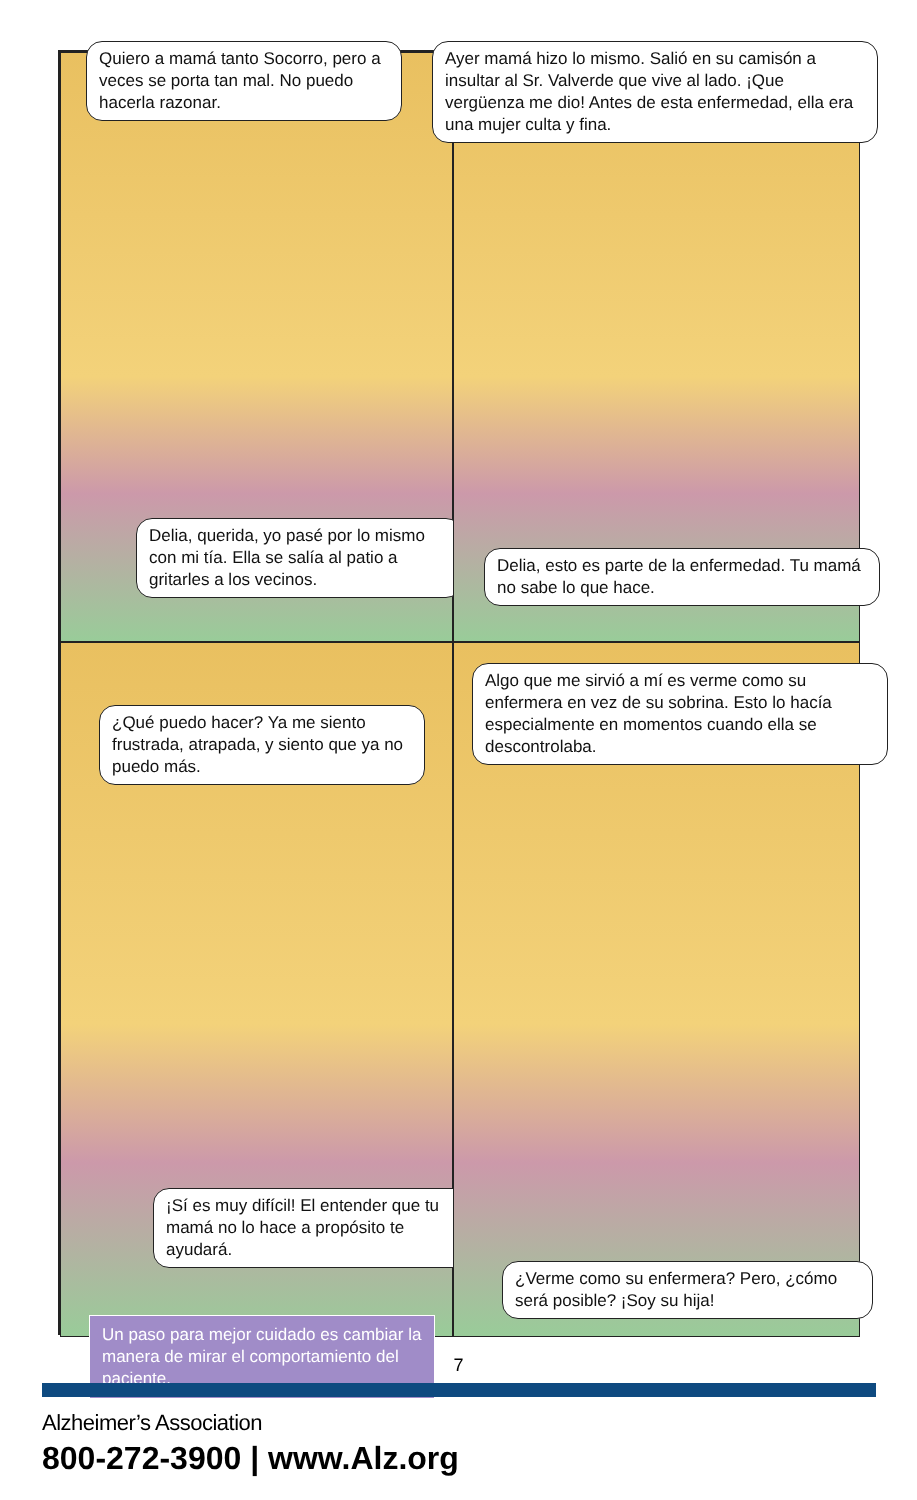Quiero a mamá tanto Socorro, pero a veces se porta tan mal. No puedo hacerla razonar.
Delia, querida, yo pasé por lo mismo con mi tía. Ella se salía al patio a gritarles a los vecinos.
Ayer mamá hizo lo mismo. Salió en su camisón a insultar al Sr. Valverde que vive al lado. ¡Que vergüenza me dio! Antes de esta enfermedad, ella era una mujer culta y fina.
Delia, esto es parte de la enfermedad. Tu mamá no sabe lo que hace.
¿Qué puedo hacer? Ya me siento frustrada, atrapada, y siento que ya no puedo más.
¡Sí es muy difícil! El entender que tu mamá no lo hace a propósito te ayudará.
Un paso para mejor cuidado es cambiar la manera de mirar el comportamiento del paciente.
Algo que me sirvió a mí es verme como su enfermera en vez de su sobrina. Esto lo hacía especialmente en momentos cuando ella se descontrolaba.
¿Verme como su enfermera? Pero, ¿cómo será posible? ¡Soy su hija!
7
Alzheimer’s Association
800-272-3900 | www.Alz.org